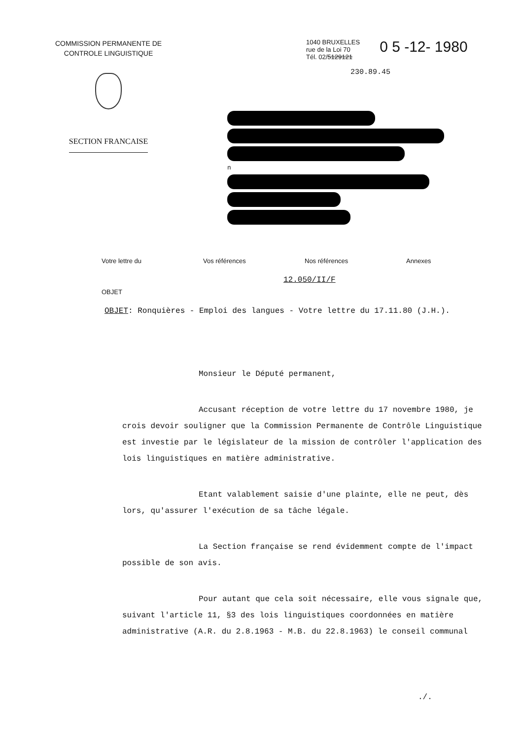COMMISSION PERMANENTE DE
CONTROLE LINGUISTIQUE
SECTION FRANCAISE
1040 BRUXELLES
rue de la Loi 70
Tél. 02/5129121
0 5 -12- 1980
230.89.45
n
Votre lettre du Vos références Nos références Annexes
12.050/II/F
OBJET
OBJET: Ronquières - Emploi des langues - Votre lettre du 17.11.80 (J.H.).
Monsieur le Député permanent,
Accusant réception de votre lettre du 17 novembre 1980, je crois devoir souligner que la Commission Permanente de Contrôle Linguistique est investie par le législateur de la mission de contrôler l'application des lois linguistiques en matière administrative.
Etant valablement saisie d'une plainte, elle ne peut, dès lors, qu'assurer l'exécution de sa tâche légale.
La Section française se rend évidemment compte de l'impact possible de son avis.
Pour autant que cela soit nécessaire, elle vous signale que, suivant l'article 11, §3 des lois linguistiques coordonnées en matière administrative (A.R. du 2.8.1963 - M.B. du 22.8.1963) le conseil communal
./.